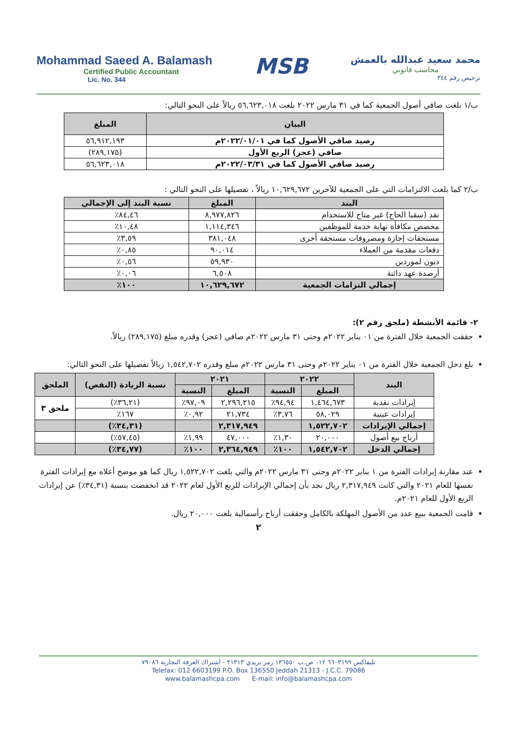Mohammad Saeed A. Balamash
Certified Public Accountant
Lic. No. 344
MSB
محمد سعيد عبدالله بالعمش
محاسب قانوني
ترخيص رقم ٣٤٤
ب/١ بلغت صافي أصول الجمعية كما في ٣١ مارس ٢٠٢٢ بلغت ٥٦,٦٢٣,٠١٨ ريالاً على النحو التالي:
| البيان | المبلغ |
| --- | --- |
| رصيد صافي الأصول كما في ٢٠٢٢/٠١/٠١م | ٥٦,٩١٢,١٩٣ |
| صافي (عجز) الربع الأول | (٢٨٩,١٧٥) |
| رصيد صافي الأصول كما في ٢٠٢٢/٠٣/٣١م | ٥٦,٦٢٣,٠١٨ |
ب/٢ كما بلغت الالتزامات التي على الجمعية للآخرين ١٠,٦٢٩,٦٧٢ ريالاً ، تفصيلها على النحو التالي :
| البند | المبلغ | نسبة البند إلى الإجمالي |
| --- | --- | --- |
| نقد (سقيا الحاج) غير متاح للاستخدام | ٨,٩٧٧,٨٢٦ | ٨٤,٤٦٪ |
| مخصص مكافأة نهاية خدمة للموظفين | ١,١١٤,٣٤٦ | ١٠,٤٨٪ |
| مستحقات إجازة ومصروفات مستحقة أخرى | ٣٨١,٠٤٨ | ٣,٥٩٪ |
| دفعات مقدمة من العملاء | ٩٠,٠١٤ | ٠,٨٥٪ |
| ديون لموردين | ٥٩,٩٣٠ | ٠,٥٦٪ |
| أرصدة عهد دائنة | ٦,٥٠٨ | ٠,٠٦٪ |
| إجمالي التزامات الجمعية | ١٠,٦٢٩,٦٧٢ | ١٠٠٪ |
٢- قائمة الأنشطة (ملحق رقم ٢):
حققت الجمعية خلال الفترة من ٠١ يناير ٢٠٢٢م وحتى ٣١ مارس ٢٠٢٢م صافي (عجز) وقدره مبلغ (٢٨٩,١٧٥) ريالاً.
بلغ دخل الجمعية خلال الفترة من ٠١ يناير ٢٠٢٢م وحتى ٣١ مارس ٢٠٢٢م مبلغ وقدره ١,٥٤٢,٧٠٢ ريالاً تفصيلها على النحو التالي:
| البند | ٢٠٢٢ | | ٢٠٢١ | | نسبة الزيادة (النقص) | الملحق |
| --- | --- | --- | --- | --- | --- | --- |
| | المبلغ | النسبة | المبلغ | النسبة | | |
| إيرادات نقدية | ١,٤٦٤,٦٧٣ | ٩٤,٩٤٪ | ٢,٢٩٦,٢١٥ | ٩٧,٠٩٪ | (٣٦,٢١٪) | ملحق ٣ |
| إيرادات عينية | ٥٨,٠٢٩ | ٣,٧٦٪ | ٢١,٧٣٤ | ٠,٩٢٪ | ١٦٧٪ | |
| إجمالي الإيرادات | ١,٥٢٢,٧٠٢ | | ٢,٣١٧,٩٤٩ | | (٣٤,٣١٪) | |
| أرباح بيع أصول | ٢٠,٠٠٠ | ١,٣٠٪ | ٤٧,٠٠٠ | ١,٩٩٪ | (٥٧,٤٥٪) | |
| إجمالي الدخل | ١,٥٤٢,٧٠٢ | ١٠٠٪ | ٢,٣٦٤,٩٤٩ | ١٠٠٪ | (٣٤,٧٧٪) | |
عند مقارنة إيرادات الفترة من ١ يناير ٢٠٢٢م وحتى ٣١ مارس ٢٠٢٢م والتي بلغت ١,٥٢٢,٧٠٢ ريال كما هو موضح أعلاه مع إيرادات الفترة نفسها للعام ٢٠٢١ والتي كانت ٢,٣١٧,٩٤٩ ريال نجد بأن إجمالي الإيرادات للربع الأول لعام ٢٠٢٢ قد انخفضت بنسبة (٣٤,٣١٪) عن إيرادات الربع الأول للعام ٢٠٢١م.
قامت الجمعية ببيع عدد من الأصول المهلكة بالكامل وحققت أرباح رأسمالية بلغت ٢٠,٠٠٠ ريال.
٢
تليفاكس ٦٦٠٣١٩٩ ٠١٢ ص.ب ١٣٦٥٥٠ رمز بريدي ٢١٣١٣ - اشتراك الغرفة التجارية ٧٩٠٨٦
Telefax: 012 6603199 P.O. Box 136550 Jeddah 21313 - J.C.C. 79086
www.balamashcpa.com E-mail: info@balamashcpa.com